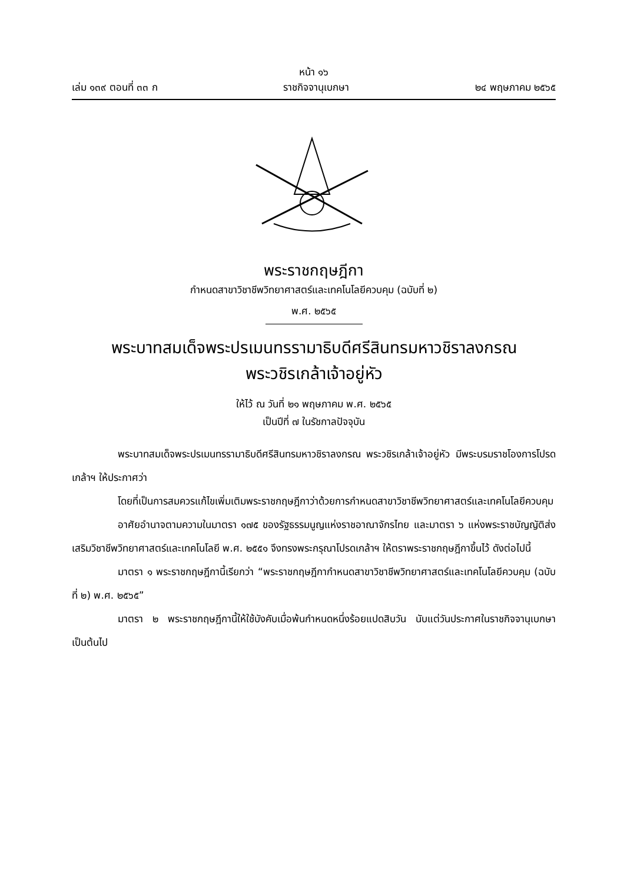หน้า ๑๖
เล่ม ๑๓๙ ตอนที่ ๓๓ ก ราชกิจจานุเบกษา ๒๔ พฤษภาคม ๒๕๖๕
พระราชกฤษฎีกา
กำหนดสาขาวิชาชีพวิทยาศาสตร์และเทคโนโลยีควบคุม (ฉบับที่ ๒)
พ.ศ. ๒๕๖๕
พระบาทสมเด็จพระปรเมนทรรามาธิบดีศรีสินทรมหาวชิราลงกรณ
พระวชิรเกล้าเจ้าอยู่หัว
ให้ไว้ ณ วันที่ ๒๑ พฤษภาคม พ.ศ. ๒๕๖๕
เป็นปีที่ ๗ ในรัชกาลปัจจุบัน
พระบาทสมเด็จพระปรเมนทรรามาธิบดีศรีสินทรมหาวชิราลงกรณ พระวชิรเกล้าเจ้าอยู่หัว มีพระบรมราชโองการโปรดเกล้าฯ ให้ประกาศว่า
โดยที่เป็นการสมควรแก้ไขเพิ่มเติมพระราชกฤษฎีกาว่าด้วยการกำหนดสาขาวิชาชีพวิทยาศาสตร์และเทคโนโลยีควบคุม
อาศัยอำนาจตามความในมาตรา ๑๗๕ ของรัฐธรรมนูญแห่งราชอาณาจักรไทย และมาตรา ๖ แห่งพระราชบัญญัติส่งเสริมวิชาชีพวิทยาศาสตร์และเทคโนโลยี พ.ศ. ๒๕๕๑ จึงทรงพระกรุณาโปรดเกล้าฯ ให้ตราพระราชกฤษฎีกาขึ้นไว้ ดังต่อไปนี้
มาตรา ๑ พระราชกฤษฎีกานี้เรียกว่า “พระราชกฤษฎีกากำหนดสาขาวิชาชีพวิทยาศาสตร์และเทคโนโลยีควบคุม (ฉบับที่ ๒) พ.ศ. ๒๕๖๕”
มาตรา ๒ พระราชกฤษฎีกานี้ให้ใช้บังคับเมื่อพ้นกำหนดหนึ่งร้อยแปดสิบวัน นับแต่วันประกาศในราชกิจจานุเบกษาเป็นต้นไป